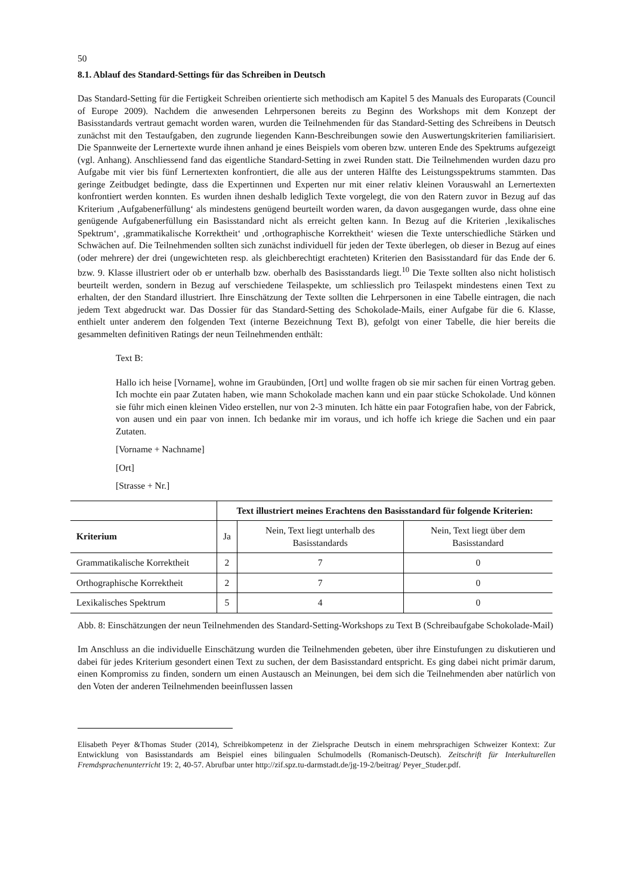50
8.1. Ablauf des Standard-Settings für das Schreiben in Deutsch
Das Standard-Setting für die Fertigkeit Schreiben orientierte sich methodisch am Kapitel 5 des Manuals des Europarats (Council of Europe 2009). Nachdem die anwesenden Lehrpersonen bereits zu Beginn des Workshops mit dem Konzept der Basisstandards vertraut gemacht worden waren, wurden die Teilnehmenden für das Standard-Setting des Schreibens in Deutsch zunächst mit den Testaufgaben, den zugrunde liegenden Kann-Beschreibungen sowie den Auswertungskriterien familiarisiert. Die Spannweite der Lernertexte wurde ihnen anhand je eines Beispiels vom oberen bzw. unteren Ende des Spektrums aufgezeigt (vgl. Anhang). Anschliessend fand das eigentliche Standard-Setting in zwei Runden statt. Die Teilnehmenden wurden dazu pro Aufgabe mit vier bis fünf Lernertexten konfrontiert, die alle aus der unteren Hälfte des Leistungsspektrums stammten. Das geringe Zeitbudget bedingte, dass die Expertinnen und Experten nur mit einer relativ kleinen Vorauswahl an Lernertexten konfrontiert werden konnten. Es wurden ihnen deshalb lediglich Texte vorgelegt, die von den Ratern zuvor in Bezug auf das Kriterium ‚Aufgabenerfüllung‘ als mindestens genügend beurteilt worden waren, da davon ausgegangen wurde, dass ohne eine genügende Aufgabenerfüllung ein Basisstandard nicht als erreicht gelten kann. In Bezug auf die Kriterien ‚lexikalisches Spektrum‘, ‚grammatikalische Korrektheit‘ und ‚orthographische Korrektheit‘ wiesen die Texte unterschiedliche Stärken und Schwächen auf. Die Teilnehmenden sollten sich zunächst individuell für jeden der Texte überlegen, ob dieser in Bezug auf eines (oder mehrere) der drei (ungewichteten resp. als gleichberechtigt erachteten) Kriterien den Basisstandard für das Ende der 6. bzw. 9. Klasse illustriert oder ob er unterhalb bzw. oberhalb des Basisstandards liegt.<sup>10</sup> Die Texte sollten also nicht holistisch beurteilt werden, sondern in Bezug auf verschiedene Teilaspekte, um schliesslich pro Teilaspekt mindestens einen Text zu erhalten, der den Standard illustriert. Ihre Einschätzung der Texte sollten die Lehrpersonen in eine Tabelle eintragen, die nach jedem Text abgedruckt war. Das Dossier für das Standard-Setting des Schokolade-Mails, einer Aufgabe für die 6. Klasse, enthielt unter anderem den folgenden Text (interne Bezeichnung Text B), gefolgt von einer Tabelle, die hier bereits die gesammelten definitiven Ratings der neun Teilnehmenden enthält:
Text B:
Hallo ich heise [Vorname], wohne im Graubünden, [Ort] und wollte fragen ob sie mir sachen für einen Vortrag geben. Ich mochte ein paar Zutaten haben, wie mann Schokolade machen kann und ein paar stücke Schokolade. Und können sie führ mich einen kleinen Video erstellen, nur von 2-3 minuten. Ich hätte ein paar Fotografien habe, von der Fabrick, von ausen und ein paar von innen. Ich bedanke mir im voraus, und ich hoffe ich kriege die Sachen und ein paar Zutaten.
[Vorname + Nachname]
[Ort]
[Strasse + Nr.]
| | Text illustriert meines Erachtens den Basisstandard für folgende Kriterien: | | |
| --- | --- | --- | --- |
| Kriterium | Ja | Nein, Text liegt unterhalb des Basisstandards | Nein, Text liegt über dem Basisstandard |
| Grammatikalische Korrektheit | 2 | 7 | 0 |
| Orthographische Korrektheit | 2 | 7 | 0 |
| Lexikalisches Spektrum | 5 | 4 | 0 |
Abb. 8: Einschätzungen der neun Teilnehmenden des Standard-Setting-Workshops zu Text B (Schreibaufgabe Schokolade-Mail)
Im Anschluss an die individuelle Einschätzung wurden die Teilnehmenden gebeten, über ihre Einstufungen zu diskutieren und dabei für jedes Kriterium gesondert einen Text zu suchen, der dem Basisstandard entspricht. Es ging dabei nicht primär darum, einen Kompromiss zu finden, sondern um einen Austausch an Meinungen, bei dem sich die Teilnehmenden aber natürlich von den Voten der anderen Teilnehmenden beeinflussen lassen
Elisabeth Peyer &Thomas Studer (2014), Schreibkompetenz in der Zielsprache Deutsch in einem mehrsprachigen Schweizer Kontext: Zur Entwicklung von Basisstandards am Beispiel eines bilingualen Schulmodells (Romanisch-Deutsch). Zeitschrift für Interkulturellen Fremdsprachenunterricht 19: 2, 40-57. Abrufbar unter http://zif.spz.tu-darmstadt.de/jg-19-2/beitrag/ Peyer_Studer.pdf.